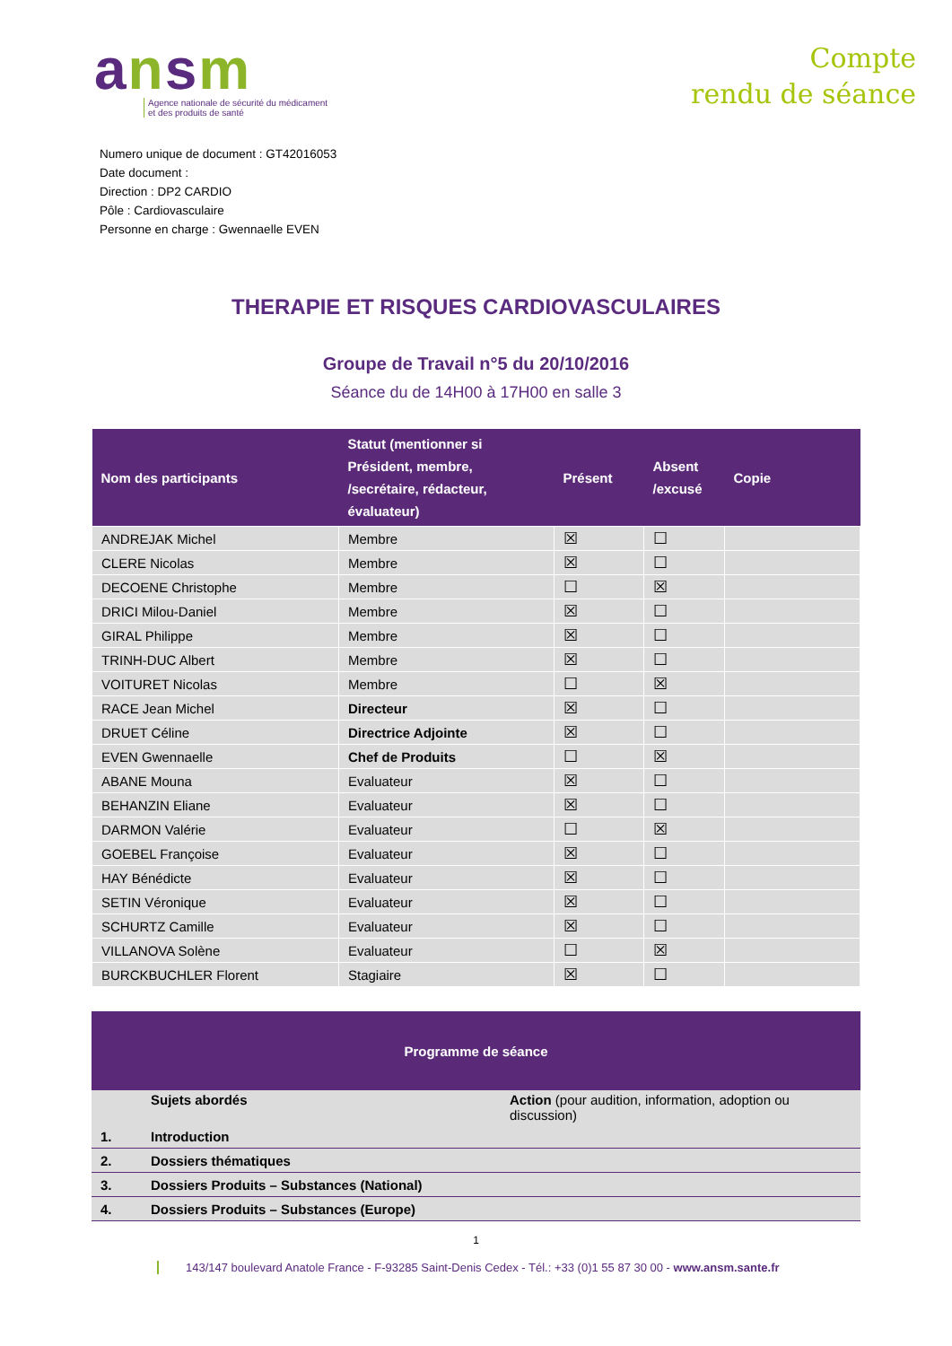ansm
Agence nationale de sécurité du médicament
et des produits de santé
Compte
rendu de séance
Numero unique de document : GT42016053
Date document :
Direction : DP2 CARDIO
Pôle : Cardiovasculaire
Personne en charge : Gwennaelle EVEN
THERAPIE ET RISQUES CARDIOVASCULAIRES
Groupe de Travail n°5 du 20/10/2016
Séance du de 14H00 à 17H00 en salle 3
| Nom des participants | Statut (mentionner si Président, membre, /secrétaire, rédacteur, évaluateur) | Présent | Absent /excusé | Copie |
| --- | --- | --- | --- | --- |
| ANDREJAK Michel | Membre | ☒ | ☐ | |
| CLERE Nicolas | Membre | ☒ | ☐ | |
| DECOENE Christophe | Membre | ☐ | ☒ | |
| DRICI Milou-Daniel | Membre | ☒ | ☐ | |
| GIRAL Philippe | Membre | ☒ | ☐ | |
| TRINH-DUC Albert | Membre | ☒ | ☐ | |
| VOITURET Nicolas | Membre | ☐ | ☒ | |
| RACE Jean Michel | Directeur | ☒ | ☐ | |
| DRUET Céline | Directrice Adjointe | ☒ | ☐ | |
| EVEN Gwennaelle | Chef de Produits | ☐ | ☒ | |
| ABANE Mouna | Evaluateur | ☒ | ☐ | |
| BEHANZIN Eliane | Evaluateur | ☒ | ☐ | |
| DARMON Valérie | Evaluateur | ☐ | ☒ | |
| GOEBEL Françoise | Evaluateur | ☒ | ☐ | |
| HAY Bénédicte | Evaluateur | ☒ | ☐ | |
| SETIN Véronique | Evaluateur | ☒ | ☐ | |
| SCHURTZ Camille | Evaluateur | ☒ | ☐ | |
| VILLANOVA Solène | Evaluateur | ☐ | ☒ | |
| BURCKBUCHLER Florent | Stagiaire | ☒ | ☐ | |
| Programme de séance | | |
| --- | --- | --- |
| | Sujets abordés | Action (pour audition, information, adoption ou discussion) |
| 1. | Introduction | |
| 2. | Dossiers thématiques | |
| 3. | Dossiers Produits – Substances (National) | |
| 4. | Dossiers Produits – Substances (Europe) | |
1
143/147 boulevard Anatole France - F-93285 Saint-Denis Cedex - Tél.: +33 (0)1 55 87 30 00 - www.ansm.sante.fr